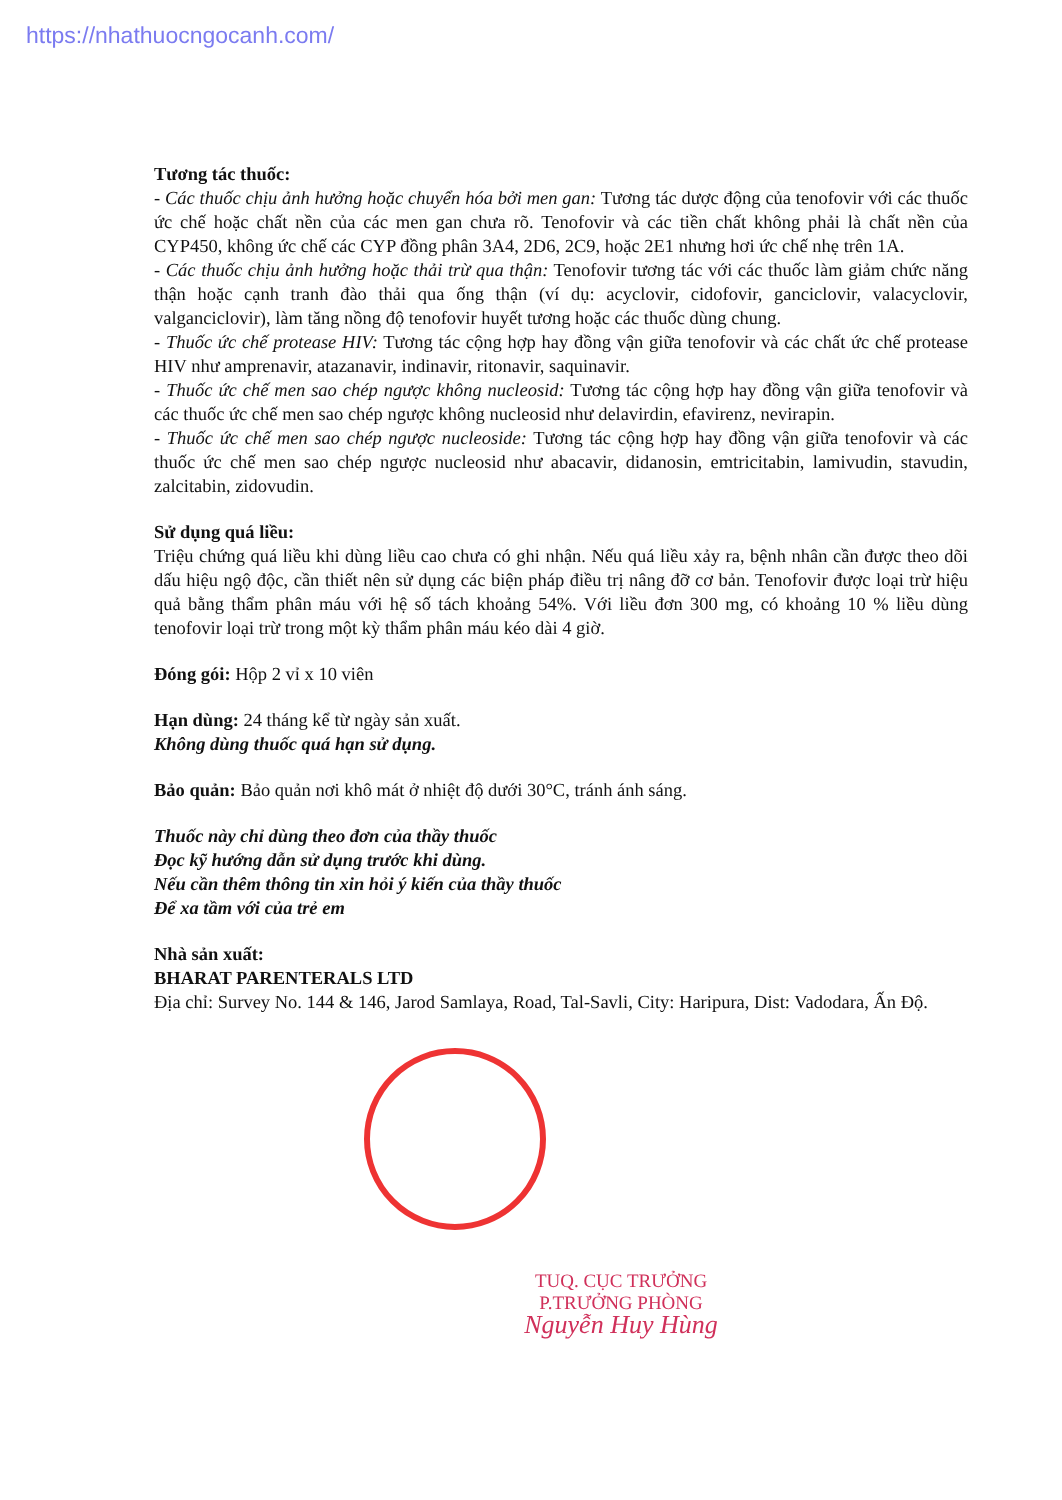https://nhathuocngocanh.com/
Tương tác thuốc:
- Các thuốc chịu ảnh hưởng hoặc chuyển hóa bởi men gan: Tương tác dược động của tenofovir với các thuốc ức chế hoặc chất nền của các men gan chưa rõ. Tenofovir và các tiền chất không phải là chất nền của CYP450, không ức chế các CYP đồng phân 3A4, 2D6, 2C9, hoặc 2E1 nhưng hơi ức chế nhẹ trên 1A.
- Các thuốc chịu ảnh hưởng hoặc thải trừ qua thận: Tenofovir tương tác với các thuốc làm giảm chức năng thận hoặc cạnh tranh đào thải qua ống thận (ví dụ: acyclovir, cidofovir, ganciclovir, valacyclovir, valganciclovir), làm tăng nồng độ tenofovir huyết tương hoặc các thuốc dùng chung.
- Thuốc ức chế protease HIV: Tương tác cộng hợp hay đồng vận giữa tenofovir và các chất ức chế protease HIV như amprenavir, atazanavir, indinavir, ritonavir, saquinavir.
- Thuốc ức chế men sao chép ngược không nucleosid: Tương tác cộng hợp hay đồng vận giữa tenofovir và các thuốc ức chế men sao chép ngược không nucleosid như delavirdin, efavirenz, nevirapin.
- Thuốc ức chế men sao chép ngược nucleoside: Tương tác cộng hợp hay đồng vận giữa tenofovir và các thuốc ức chế men sao chép ngược nucleosid như abacavir, didanosin, emtricitabin, lamivudin, stavudin, zalcitabin, zidovudin.
Sử dụng quá liều:
Triệu chứng quá liều khi dùng liều cao chưa có ghi nhận. Nếu quá liều xảy ra, bệnh nhân cần được theo dõi dấu hiệu ngộ độc, cần thiết nên sử dụng các biện pháp điều trị nâng đỡ cơ bản. Tenofovir được loại trừ hiệu quả bằng thẩm phân máu với hệ số tách khoảng 54%. Với liều đơn 300 mg, có khoảng 10 % liều dùng tenofovir loại trừ trong một kỳ thẩm phân máu kéo dài 4 giờ.
Đóng gói: Hộp 2 vỉ x 10 viên
Hạn dùng: 24 tháng kể từ ngày sản xuất.
Không dùng thuốc quá hạn sử dụng.
Bảo quản: Bảo quản nơi khô mát ở nhiệt độ dưới 30°C, tránh ánh sáng.
Thuốc này chỉ dùng theo đơn của thầy thuốc
Đọc kỹ hướng dẫn sử dụng trước khi dùng.
Nếu cần thêm thông tin xin hỏi ý kiến của thầy thuốc
Để xa tầm với của trẻ em
Nhà sản xuất:
BHARAT PARENTERALS LTD
Địa chỉ: Survey No. 144 & 146, Jarod Samlaya, Road, Tal-Savli, City: Haripura, Dist: Vadodara, Ấn Độ.
TUQ. CỤC TRƯỞNG
P.TRƯỞNG PHÒNG
Nguyễn Huy Hùng